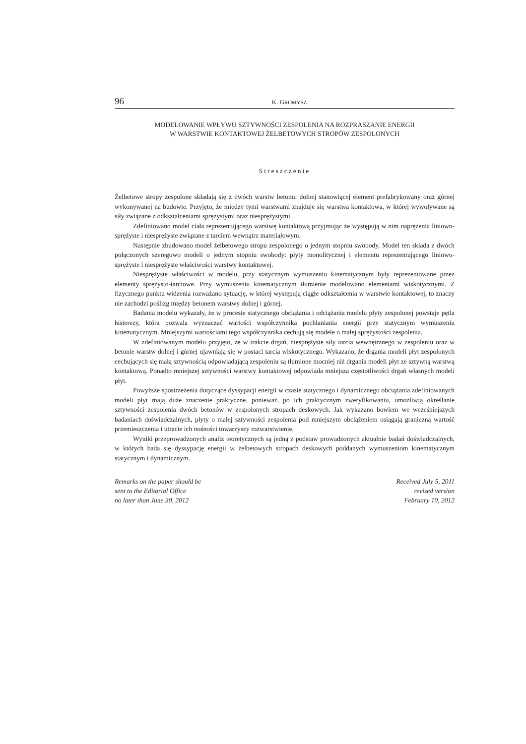96 K. GROMYSZ
MODELOWANIE WPŁYWU SZTYWNOŚCI ZESPOLENIA NA ROZPRASZANIE ENERGII
W WARSTWIE KONTAKTOWEJ ŻELBETOWYCH STROPÓW ZESPOLONYCH
Streszczenie
Żelbetowe stropy zespolone składają się z dwóch warstw betonu: dolnej stanowiącej element prefabrykowany oraz górnej wykonywanej na budowie. Przyjęto, że między tymi warstwami znajduje się warstwa kontaktowa, w której wywoływane są siły związane z odkształceniami sprężystymi oraz niesprężystymi.
Zdefiniowano model ciała reprezentującego warstwę kontaktową przyjmując że występują w nim naprężenia liniowo-sprężyste i niesprężyste związane z tarciem wewnątrz materiałowym.
Następnie zbudowano model żelbetowego stropu zespolonego o jednym stopniu swobody. Model ten składa z dwóch połączonych szeregowo modeli o jednym stopniu swobody: płyty monolitycznej i elementu reprezentującego liniowo-sprężyste i niesprężyste właściwości warstwy kontaktowej.
Niesprężyste właściwości w modelu, przy statycznym wymuszeniu kinematycznym były reprezentowane przez elementy sprężysto-tarciowe. Przy wymuszeniu kinematycznym tłumienie modelowano elementami wiskotycznymi. Z fizycznego punktu widzenia rozważano sytuację, w której występują ciągłe odkształcenia w warstwie kontaktowej, to znaczy nie zachodzi poślizg między betonem warstwy dolnej i górnej.
Badania modelu wykazały, że w procesie statycznego obciążania i odciążania modelu płyty zespolonej powstaje pętla histerezy, która pozwala wyznaczać wartości współczynnika pochłaniania energii przy statycznym wymuszeniu kinematycznym. Mniejszymi wartościami tego współczynnika cechują się modele o małej sprężystości zespolenia.
W zdefiniowanym modelu przyjęto, że w trakcie drgań, niesprężyste siły tarcia wewnętrznego w zespoleniu oraz w betonie warstw dolnej i górnej ujawniają się w postaci tarcia wiskotycznego. Wykazano, że drgania modeli płyt zespolonych cechujących się małą sztywnością odpowiadającą zespoleniu są tłumione mocniej niż drgania modeli płyt ze sztywną warstwą kontaktową. Ponadto mniejszej sztywności warstwy kontaktowej odpowiada mniejsza częstotliwości drgań własnych modeli płyt.
Powyższe spostrzeżenia dotyczące dyssypacji energii w czasie statycznego i dynamicznego obciążania zdefiniowanych modeli płyt mają duże znaczenie praktyczne, ponieważ, po ich praktycznym zweryfikowaniu, umożliwią określanie sztywności zespolenia dwóch betonów w zespolonych stropach deskowych. Jak wykazano bowiem we wcześniejszych badaniach doświadczalnych, płyty o małej sztywności zespolenia pod mniejszym obciążeniem osiągają graniczną wartość przemieszczenia i utracie ich nośności towarzyszy rozwarstwienie.
Wyniki przeprowadzonych analiz teoretycznych są jedną z podstaw prowadzonych aktualnie badań doświadczalnych, w których bada się dyssypację energii w żelbetowych stropach deskowych poddanych wymuszeniom kinematycznym statycznym i dynamicznym.
Remarks on the paper should be
sent to the Editorial Office
no later than June 30, 2012
Received July 5, 2011
revised version
February 10, 2012